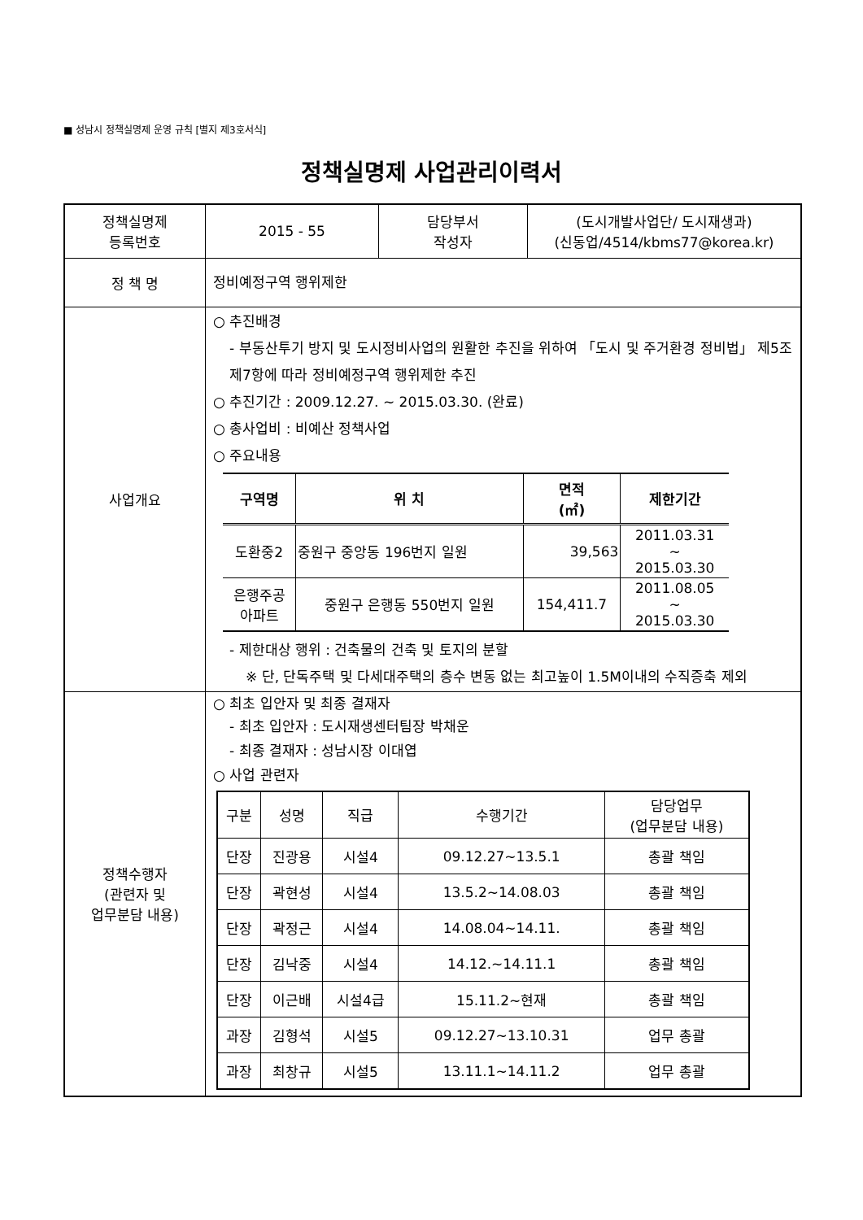■ 성남시 정책실명제 운영 규칙 [별지 제3호서식]
정책실명제 사업관리이력서
| 정책실명제 등록번호 | 2015 - 55 | 담당부서 작성자 | (도시개발사업단/ 도시재생과) (신동업/4514/kbms77@korea.kr) |
| 정 책 명 | 정비예정구역 행위제한 | | |
| 사업개요 | ○ 추진배경 - 부동산투기 방지 및 도시정비사업의 원활한 추진을 위하여 「도시 및 주거환경 정비법」 제5조제7항에 따라 정비예정구역 행위제한 추진 ○ 추진기간 : 2009.12.27. ~ 2015.03.30. (완료) ○ 총사업비 : 비예산 정책사업 ○ 주요내용 / 구역명 / 위 치 / 면적 (㎡) / 제한기간 / / --- / --- / --- / --- / / 도환중2 / 중원구 중앙동 196번지 일원 / 39,563 / 2011.03.31 ~ 2015.03.30 / / 은행주공 아파트 / 중원구 은행동 550번지 일원 / 154,411.7 / 2011.08.05 ~ 2015.03.30 / - 제한대상 행위 : 건축물의 건축 및 토지의 분할 ※ 단, 단독주택 및 다세대주택의 층수 변동 없는 최고높이 1.5M이내의 수직증축 제외 | | |
| 정책수행자 (관련자 및 업무분담 내용) | ○ 최초 입안자 및 최종 결재자 - 최초 입안자 : 도시재생센터팀장 박채운 - 최종 결재자 : 성남시장 이대엽 ○ 사업 관련자 / 구분 / 성명 / 직급 / 수행기간 / 담당업무 (업무분담 내용) / / 단장 / 진광용 / 시설4 / 09.12.27~13.5.1 / 총괄 책임 / / 단장 / 곽현성 / 시설4 / 13.5.2~14.08.03 / 총괄 책임 / / 단장 / 곽정근 / 시설4 / 14.08.04~14.11. / 총괄 책임 / / 단장 / 김낙중 / 시설4 / 14.12.~14.11.1 / 총괄 책임 / / 단장 / 이근배 / 시설4급 / 15.11.2~현재 / 총괄 책임 / / 과장 / 김형석 / 시설5 / 09.12.27~13.10.31 / 업무 총괄 / / 과장 / 최창규 / 시설5 / 13.11.1~14.11.2 / 업무 총괄 / | | |